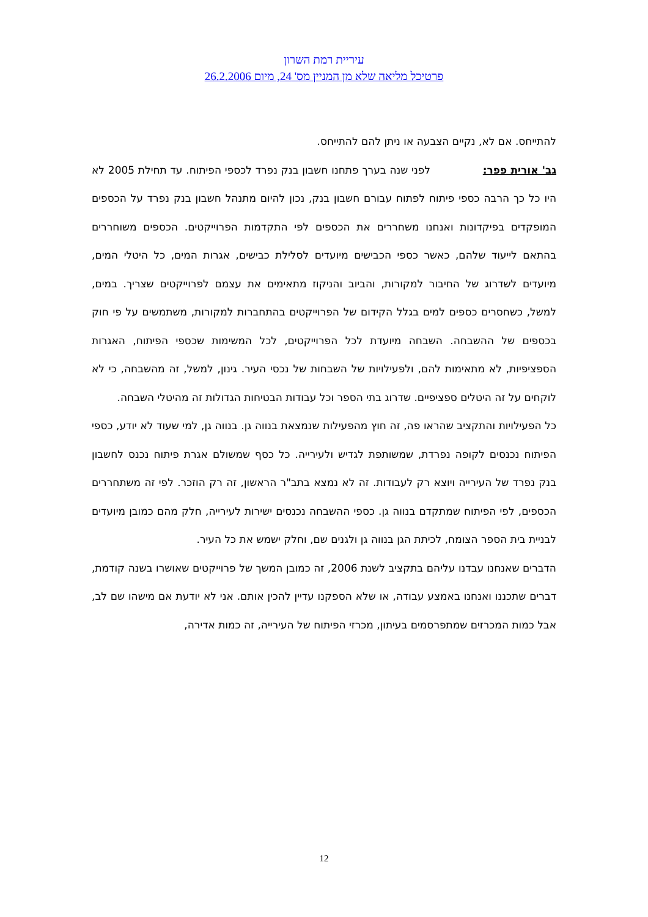עיריית רמת השרון
פרטיכל מליאה שלא מן המניין מס' 24, מיום 26.2.2006
להתייחס. אם לא, נקיים הצבעה או ניתן להם להתייחס.
גב' אורית פפר: לפני שנה בערך פתחנו חשבון בנק נפרד לכספי הפיתוח. עד תחילת 2005 לא היו כל כך הרבה כספי פיתוח לפתוח עבורם חשבון בנק, נכון להיום מתנהל חשבון בנק נפרד על הכספים המופקדים בפיקדונות ואנחנו משחררים את הכספים לפי התקדמות הפרוייקטים. הכספים משוחררים בהתאם לייעוד שלהם, כאשר כספי הכבישים מיועדים לסלילת כבישים, אגרות המים, כל היטלי המים, מיועדים לשדרוג של החיבור למקורות, והביוב והניקוז מתאימים את עצמם לפרוייקטים שצריך. במים, למשל, כשחסרים כספים למים בגלל הקידום של הפרוייקטים בהתחברות למקורות, משתמשים על פי חוק בכספים של ההשבחה. השבחה מיועדת לכל הפרוייקטים, לכל המשימות שכספי הפיתוח, האגרות הספציפיות, לא מתאימות להם, ולפעילויות של השבחות של נכסי העיר. גינון, למשל, זה מהשבחה, כי לא לוקחים על זה היטלים ספציפיים. שדרוג בתי הספר וכל עבודות הבטיחות הגדולות זה מהיטלי השבחה.
כל הפעילויות והתקציב שהראו פה, זה חוץ מהפעילות שנמצאת בנווה גן. בנווה גן, למי שעוד לא יודע, כספי הפיתוח נכנסים לקופה נפרדת, שמשותפת לגדיש ולעירייה. כל כסף שמשולם אגרת פיתוח נכנס לחשבון בנק נפרד של העירייה ויוצא רק לעבודות. זה לא נמצא בתב"ר הראשון, זה רק הוזכר. לפי זה משתחררים הכספים, לפי הפיתוח שמתקדם בנווה גן. כספי ההשבחה נכנסים ישירות לעירייה, חלק מהם כמובן מיועדים לבניית בית הספר הצומח, לכיתת הגן בנווה גן ולגנים שם, וחלק ישמש את כל העיר.
הדברים שאנחנו עבדנו עליהם בתקציב לשנת 2006, זה כמובן המשך של פרוייקטים שאושרו בשנה קודמת, דברים שתכננו ואנחנו באמצע עבודה, או שלא הספקנו עדיין להכין אותם. אני לא יודעת אם מישהו שם לב, אבל כמות המכרזים שמתפרסמים בעיתון, מכרזי הפיתוח של העירייה, זה כמות אדירה,
12